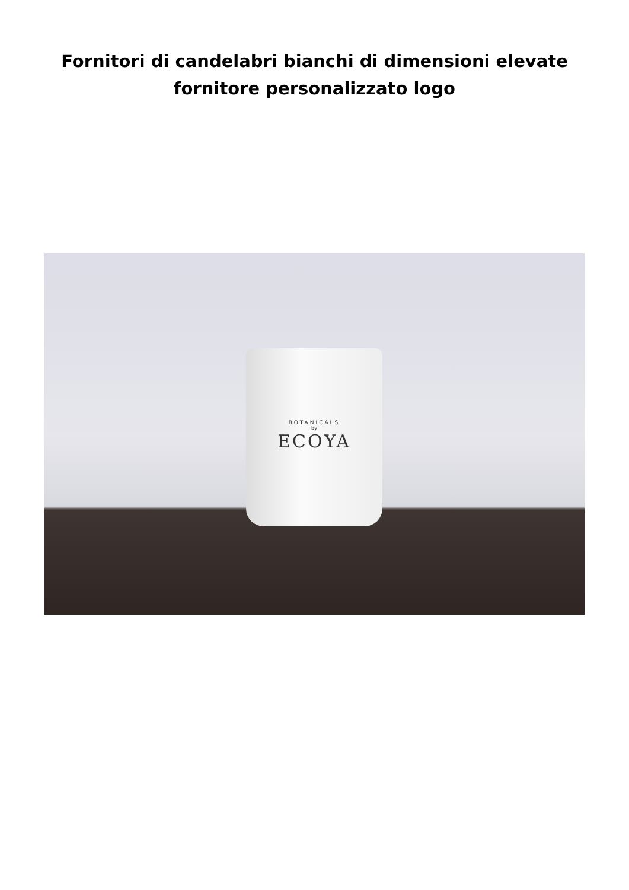Fornitori di candelabri bianchi di dimensioni elevate
fornitore personalizzato logo
BOTANICALS
by
ECOYA